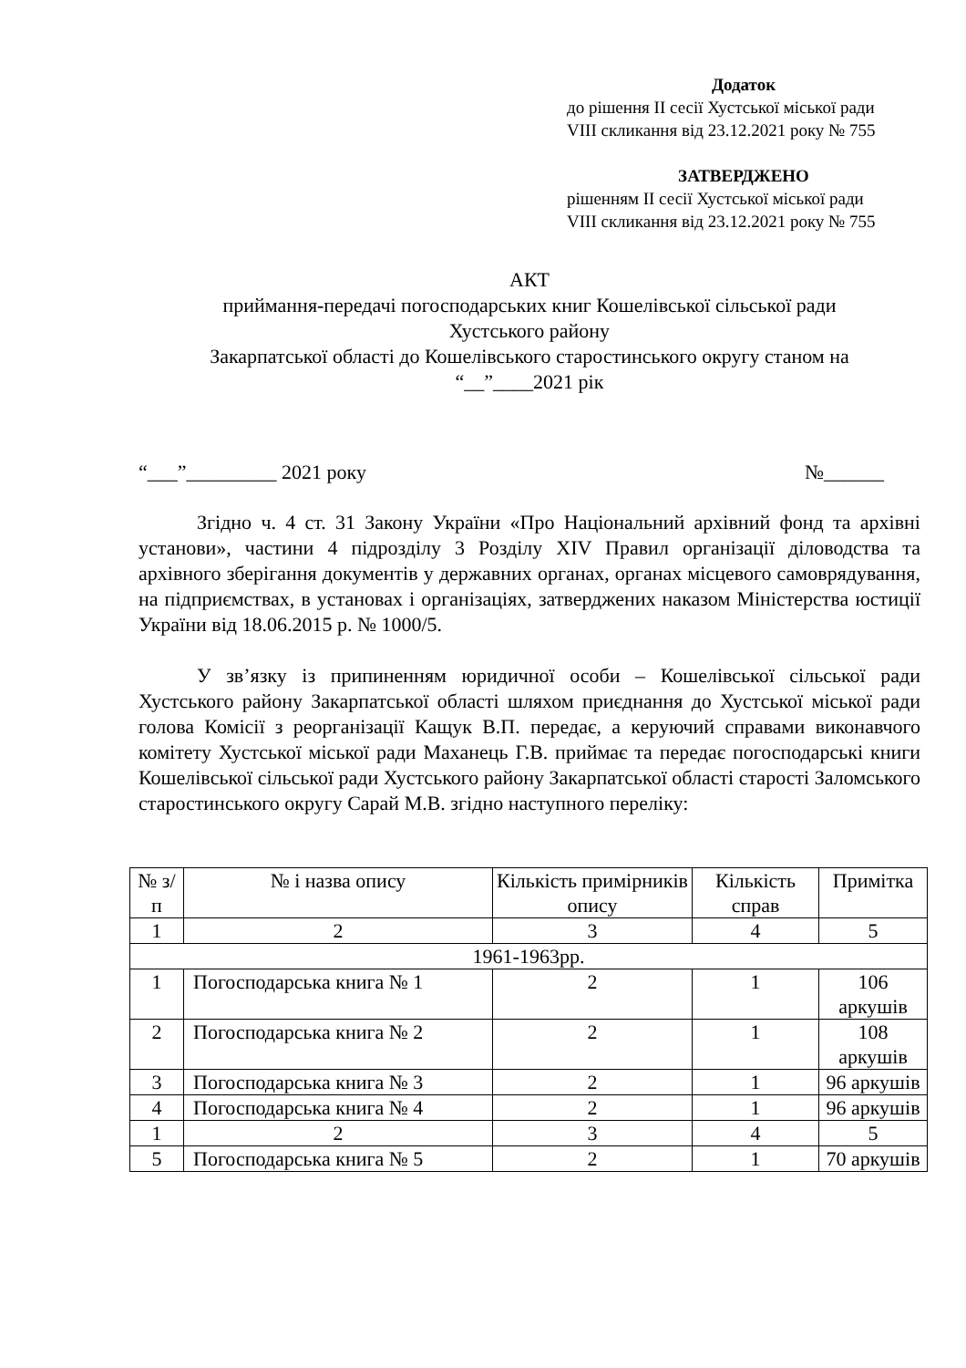Додаток
до рішення ІІ сесії Хустської міської ради
VIII скликання від 23.12.2021 року № 755
ЗАТВЕРДЖЕНО
рішенням ІІ сесії Хустської міської ради
VIII скликання від 23.12.2021 року № 755
АКТ
приймання-передачі погосподарських книг Кошелівської сільської ради
Хустського району
Закарпатської області до Кошелівського старостинського округу станом на
“__”____2021 рік
“___”_________ 2021 року №______
Згідно ч. 4 ст. 31 Закону України «Про Національний архівний фонд та архівні установи», частини 4 підрозділу 3 Розділу XIV Правил організації діловодства та архівного зберігання документів у державних органах, органах місцевого самоврядування, на підприємствах, в установах і організаціях, затверджених наказом Міністерства юстиції України від 18.06.2015 р. № 1000/5.
У зв’язку із припиненням юридичної особи – Кошелівської сільської ради Хустського району Закарпатської області шляхом приєднання до Хустської міської ради голова Комісії з реорганізації Кащук В.П. передає, а керуючий справами виконавчого комітету Хустської міської ради Маханець Г.В. приймає та передає погосподарські книги Кошелівської сільської ради Хустського району Закарпатської області старості Заломського старостинського округу Сарай М.В. згідно наступного переліку:
| № з/п | № і назва опису | Кількість примірників опису | Кількість справ | Примітка |
| 1 | 2 | 3 | 4 | 5 |
| 1961-1963рр. | | | | |
| 1 | Погосподарська книга № 1 | 2 | 1 | 106 аркушів |
| 2 | Погосподарська книга № 2 | 2 | 1 | 108 аркушів |
| 3 | Погосподарська книга № 3 | 2 | 1 | 96 аркушів |
| 4 | Погосподарська книга № 4 | 2 | 1 | 96 аркушів |
| 1 | 2 | 3 | 4 | 5 |
| 5 | Погосподарська книга № 5 | 2 | 1 | 70 аркушів |